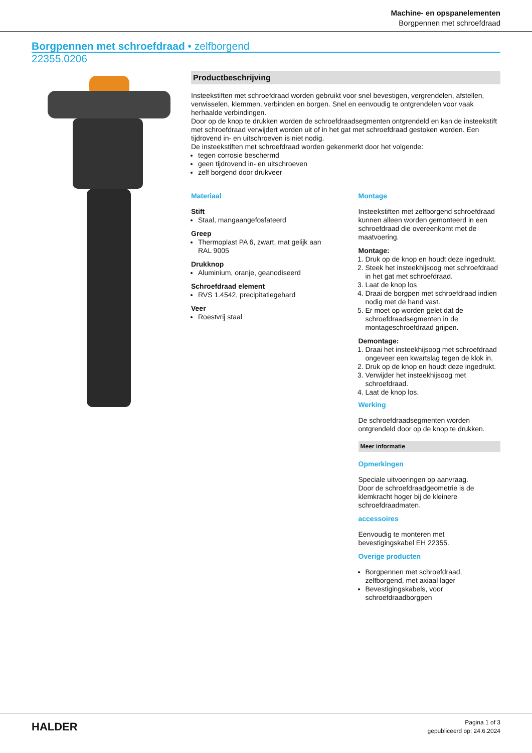Machine- en opspanelementen
Borgpennen met schroefdraad
Borgpennen met schroefdraad • zelfborgend
22355.0206
Productbeschrijving
Insteekstiften met schroefdraad worden gebruikt voor snel bevestigen, vergrendelen, afstellen, verwisselen, klemmen, verbinden en borgen. Snel en eenvoudig te ontgrendelen voor vaak herhaalde verbindingen.
Door op de knop te drukken worden de schroefdraadsegmenten ontgrendeld en kan de insteekstift met schroefdraad verwijdert worden uit of in het gat met schroefdraad gestoken worden. Een tijdrovend in- en uitschroeven is niet nodig.
De insteekstiften met schroefdraad worden gekenmerkt door het volgende:
tegen corrosie beschermd
geen tijdrovend in- en uitschroeven
zelf borgend door drukveer
Materiaal
Stift
Staal, mangaangefosfateerd
Greep
Thermoplast PA 6, zwart, mat gelijk aan RAL 9005
Drukknop
Aluminium, oranje, geanodiseerd
Schroefdraad element
RVS 1.4542, precipitatiegehard
Veer
Roestvrij staal
Montage
Insteekstiften met zelfborgend schroefdraad kunnen alleen worden gemonteerd in een schroefdraad die overeenkomt met de maatvoering.
Montage:
1. Druk op de knop en houdt deze ingedrukt.
2. Steek het insteekhijsoog met schroefdraad in het gat met schroefdraad.
3. Laat de knop los
4. Draai de borgpen met schroefdraad indien nodig met de hand vast.
5. Er moet op worden gelet dat de schroefdraadsegmenten in de montageschroefdraad grijpen.
Demontage:
1. Draai het insteekhijsoog met schroefdraad ongeveer een kwartslag tegen de klok in.
2. Druk op de knop en houdt deze ingedrukt.
3. Verwijder het insteekhijsoog met schroefdraad.
4. Laat de knop los.
Werking
De schroefdraadsegmenten worden ontgrendeld door op de knop te drukken.
Meer informatie
Opmerkingen
Speciale uitvoeringen op aanvraag.
Door de schroefdraadgeometrie is de klemkracht hoger bij de kleinere schroefdraadmaten.
accessoires
Eenvoudig te monteren met bevestigingskabel EH 22355.
Overige producten
Borgpennen met schroefdraad, zelfborgend, met axiaal lager
Bevestigingskabels, voor schroefdraadborgpen
HALDER
Pagina 1 of 3
gepubliceerd op: 24.6.2024